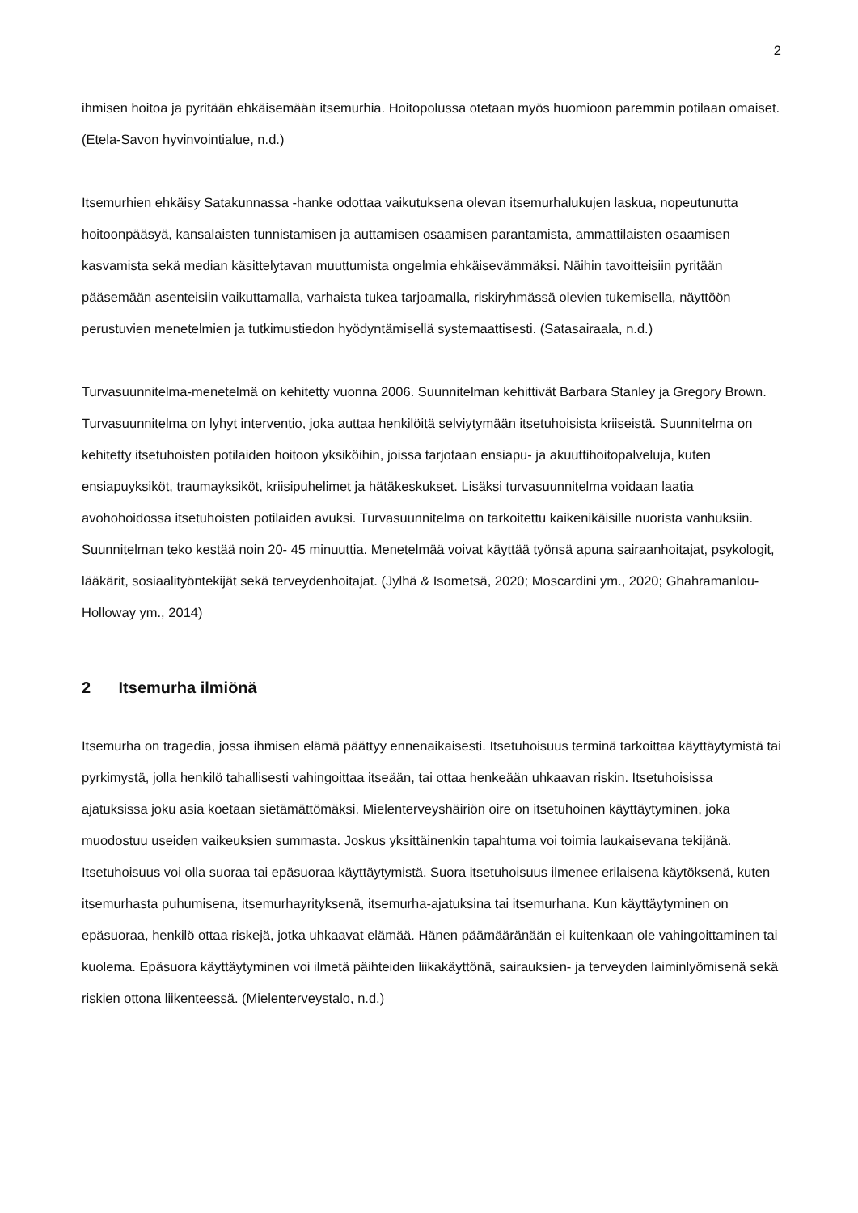2
ihmisen hoitoa ja pyritään ehkäisemään itsemurhia. Hoitopolussa otetaan myös huomioon paremmin potilaan omaiset. (Etela-Savon hyvinvointialue, n.d.)
Itsemurhien ehkäisy Satakunnassa -hanke odottaa vaikutuksena olevan itsemurhalukujen laskua, nopeutunutta hoitoonpääsyä, kansalaisten tunnistamisen ja auttamisen osaamisen parantamista, ammattilaisten osaamisen kasvamista sekä median käsittelytavan muuttumista ongelmia ehkäisevämmäksi. Näihin tavoitteisiin pyritään pääsemään asenteisiin vaikuttamalla, varhaista tukea tarjoamalla, riskiryhmässä olevien tukemisella, näyttöön perustuvien menetelmien ja tutkimustiedon hyödyntämisellä systemaattisesti. (Satasairaala, n.d.)
Turvasuunnitelma-menetelmä on kehitetty vuonna 2006. Suunnitelman kehittivät Barbara Stanley ja Gregory Brown. Turvasuunnitelma on lyhyt interventio, joka auttaa henkilöitä selviytymään itsetuhoisista kriiseistä. Suunnitelma on kehitetty itsetuhoisten potilaiden hoitoon yksiköihin, joissa tarjotaan ensiapu- ja akuuttihoitopalveluja, kuten ensiapuyksiköt, traumayksiköt, kriisipuhelimet ja hätäkeskukset. Lisäksi turvasuunnitelma voidaan laatia avohohoidossa itsetuhoisten potilaiden avuksi. Turvasuunnitelma on tarkoitettu kaikenikäisille nuorista vanhuksiin. Suunnitelman teko kestää noin 20- 45 minuuttia. Menetelmää voivat käyttää työnsä apuna sairaanhoitajat, psykologit, lääkärit, sosiaalityöntekijät sekä terveydenhoitajat. (Jylhä & Isometsä, 2020; Moscardini ym., 2020; Ghahramanlou- Holloway ym., 2014)
2 Itsemurha ilmiönä
Itsemurha on tragedia, jossa ihmisen elämä päättyy ennenaikaisesti. Itsetuhoisuus terminä tarkoittaa käyttäytymistä tai pyrkimystä, jolla henkilö tahallisesti vahingoittaa itseään, tai ottaa henkeään uhkaavan riskin. Itsetuhoisissa ajatuksissa joku asia koetaan sietämättömäksi. Mielenterveyshäiriön oire on itsetuhoinen käyttäytyminen, joka muodostuu useiden vaikeuksien summasta. Joskus yksittäinenkin tapahtuma voi toimia laukaisevana tekijänä. Itsetuhoisuus voi olla suoraa tai epäsuoraa käyttäytymistä. Suora itsetuhoisuus ilmenee erilaisena käytöksenä, kuten itsemurhasta puhumisena, itsemurhayrityksenä, itsemurha-ajatuksina tai itsemurhana. Kun käyttäytyminen on epäsuoraa, henkilö ottaa riskejä, jotka uhkaavat elämää. Hänen päämääränään ei kuitenkaan ole vahingoittaminen tai kuolema. Epäsuora käyttäytyminen voi ilmetä päihteiden liikakäyttönä, sairauksien- ja terveyden laiminlyömisenä sekä riskien ottona liikenteessä. (Mielenterveystalo, n.d.)